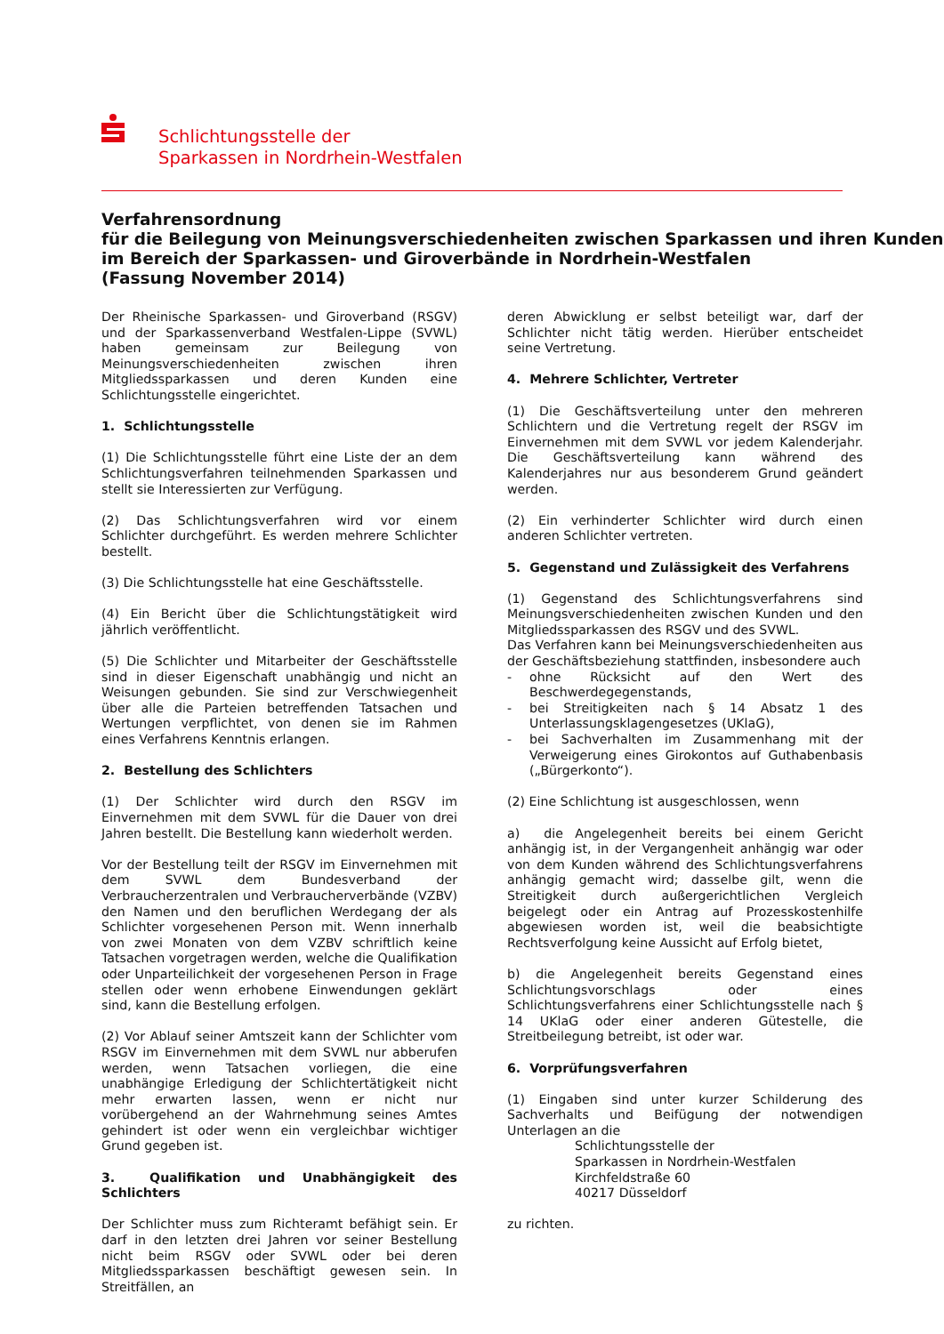Schlichtungsstelle der
Sparkassen in Nordrhein-Westfalen
Verfahrensordnung
für die Beilegung von Meinungsverschiedenheiten zwischen Sparkassen und ihren Kunden
im Bereich der Sparkassen- und Giroverbände in Nordrhein-Westfalen
(Fassung November 2014)
Der Rheinische Sparkassen- und Giroverband (RSGV) und der Sparkassenverband Westfalen-Lippe (SVWL) haben gemeinsam zur Beilegung von Meinungsverschiedenheiten zwischen ihren Mitgliedssparkassen und deren Kunden eine Schlichtungsstelle eingerichtet.
1. Schlichtungsstelle
(1) Die Schlichtungsstelle führt eine Liste der an dem Schlichtungsverfahren teilnehmenden Sparkassen und stellt sie Interessierten zur Verfügung.
(2) Das Schlichtungsverfahren wird vor einem Schlichter durchgeführt. Es werden mehrere Schlichter bestellt.
(3) Die Schlichtungsstelle hat eine Geschäftsstelle.
(4) Ein Bericht über die Schlichtungstätigkeit wird jährlich veröffentlicht.
(5) Die Schlichter und Mitarbeiter der Geschäftsstelle sind in dieser Eigenschaft unabhängig und nicht an Weisungen gebunden. Sie sind zur Verschwiegenheit über alle die Parteien betreffenden Tatsachen und Wertungen verpflichtet, von denen sie im Rahmen eines Verfahrens Kenntnis erlangen.
2. Bestellung des Schlichters
(1) Der Schlichter wird durch den RSGV im Einvernehmen mit dem SVWL für die Dauer von drei Jahren bestellt. Die Bestellung kann wiederholt werden.
Vor der Bestellung teilt der RSGV im Einvernehmen mit dem SVWL dem Bundesverband der Verbraucherzentralen und Verbraucherverbände (VZBV) den Namen und den beruflichen Werdegang der als Schlichter vorgesehenen Person mit. Wenn innerhalb von zwei Monaten von dem VZBV schriftlich keine Tatsachen vorgetragen werden, welche die Qualifikation oder Unparteilichkeit der vorgesehenen Person in Frage stellen oder wenn erhobene Einwendungen geklärt sind, kann die Bestellung erfolgen.
(2) Vor Ablauf seiner Amtszeit kann der Schlichter vom RSGV im Einvernehmen mit dem SVWL nur abberufen werden, wenn Tatsachen vorliegen, die eine unabhängige Erledigung der Schlichtertätigkeit nicht mehr erwarten lassen, wenn er nicht nur vorübergehend an der Wahrnehmung seines Amtes gehindert ist oder wenn ein vergleichbar wichtiger Grund gegeben ist.
3. Qualifikation und Unabhängigkeit des Schlichters
Der Schlichter muss zum Richteramt befähigt sein. Er darf in den letzten drei Jahren vor seiner Bestellung nicht beim RSGV oder SVWL oder bei deren Mitgliedssparkassen beschäftigt gewesen sein. In Streitfällen, an
deren Abwicklung er selbst beteiligt war, darf der Schlichter nicht tätig werden. Hierüber entscheidet seine Vertretung.
4. Mehrere Schlichter, Vertreter
(1) Die Geschäftsverteilung unter den mehreren Schlichtern und die Vertretung regelt der RSGV im Einvernehmen mit dem SVWL vor jedem Kalenderjahr. Die Geschäftsverteilung kann während des Kalenderjahres nur aus besonderem Grund geändert werden.
(2) Ein verhinderter Schlichter wird durch einen anderen Schlichter vertreten.
5. Gegenstand und Zulässigkeit des Verfahrens
(1) Gegenstand des Schlichtungsverfahrens sind Meinungsverschiedenheiten zwischen Kunden und den Mitgliedssparkassen des RSGV und des SVWL.
Das Verfahren kann bei Meinungsverschiedenheiten aus der Geschäftsbeziehung stattfinden, insbesondere auch
- ohne Rücksicht auf den Wert des Beschwerdegegenstands,
- bei Streitigkeiten nach § 14 Absatz 1 des Unterlassungsklagengesetzes (UKlaG),
- bei Sachverhalten im Zusammenhang mit der Verweigerung eines Girokontos auf Guthabenbasis („Bürgerkonto“).
(2) Eine Schlichtung ist ausgeschlossen, wenn
a) die Angelegenheit bereits bei einem Gericht anhängig ist, in der Vergangenheit anhängig war oder von dem Kunden während des Schlichtungsverfahrens anhängig gemacht wird; dasselbe gilt, wenn die Streitigkeit durch außergerichtlichen Vergleich beigelegt oder ein Antrag auf Prozesskostenhilfe abgewiesen worden ist, weil die beabsichtigte Rechtsverfolgung keine Aussicht auf Erfolg bietet,
b) die Angelegenheit bereits Gegenstand eines Schlichtungsvorschlags oder eines Schlichtungsverfahrens einer Schlichtungsstelle nach § 14 UKlaG oder einer anderen Gütestelle, die Streitbeilegung betreibt, ist oder war.
6. Vorprüfungsverfahren
(1) Eingaben sind unter kurzer Schilderung des Sachverhalts und Beifügung der notwendigen Unterlagen an die
Schlichtungsstelle der
Sparkassen in Nordrhein-Westfalen
Kirchfeldstraße 60
40217 Düsseldorf
zu richten.